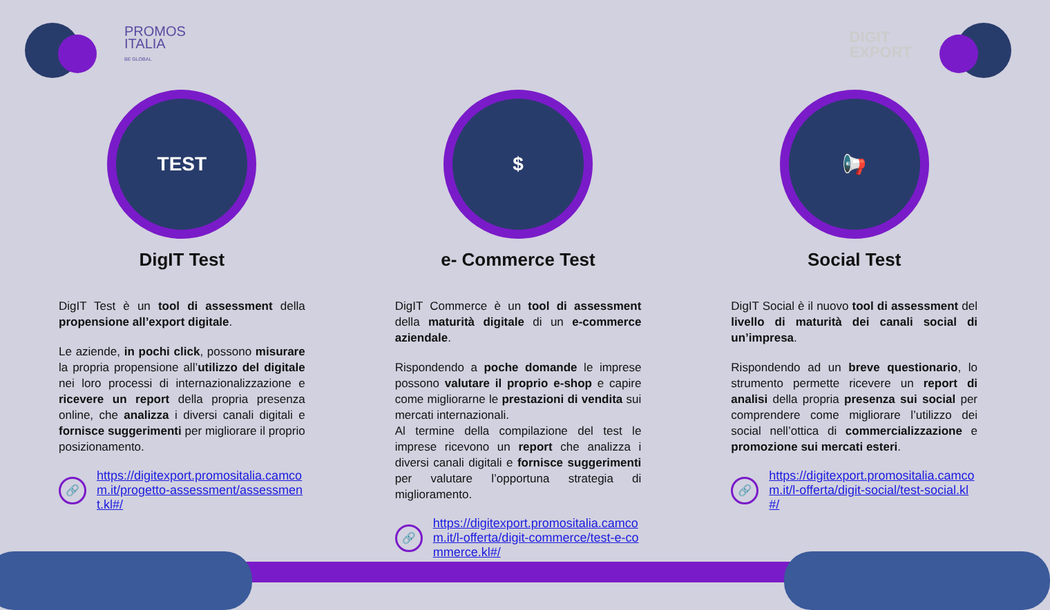PROMOS
ITALIA
BE GLOBAL
DIGIT
EXPORT
TEST
DigIT Test
DigIT Test è un tool di assessment della propensione all’export digitale.
Le aziende, in pochi click, possono misurare la propria propensione all’utilizzo del digitale nei loro processi di internazionalizzazione e ricevere un report della propria presenza online, che analizza i diversi canali digitali e fornisce suggerimenti per migliorare il proprio posizionamento.
🔗 https://digitexport.promositalia.camcom.it/progetto-assessment/assessment.kl#/
$
e- Commerce Test
DigIT Commerce è un tool di assessment della maturità digitale di un e-commerce aziendale.
Rispondendo a poche domande le imprese possono valutare il proprio e-shop e capire come migliorarne le prestazioni di vendita sui mercati internazionali.
Al termine della compilazione del test le imprese ricevono un report che analizza i diversi canali digitali e fornisce suggerimenti per valutare l’opportuna strategia di miglioramento.
🔗 https://digitexport.promositalia.camcom.it/l-offerta/digit-commerce/test-e-commerce.kl#/
📢
Social Test
DigIT Social è il nuovo tool di assessment del livello di maturità dei canali social di un’impresa.
Rispondendo ad un breve questionario, lo strumento permette ricevere un report di analisi della propria presenza sui social per comprendere come migliorare l’utilizzo dei social nell’ottica di commercializzazione e promozione sui mercati esteri.
🔗 https://digitexport.promositalia.camcom.it/l-offerta/digit-social/test-social.kl#/